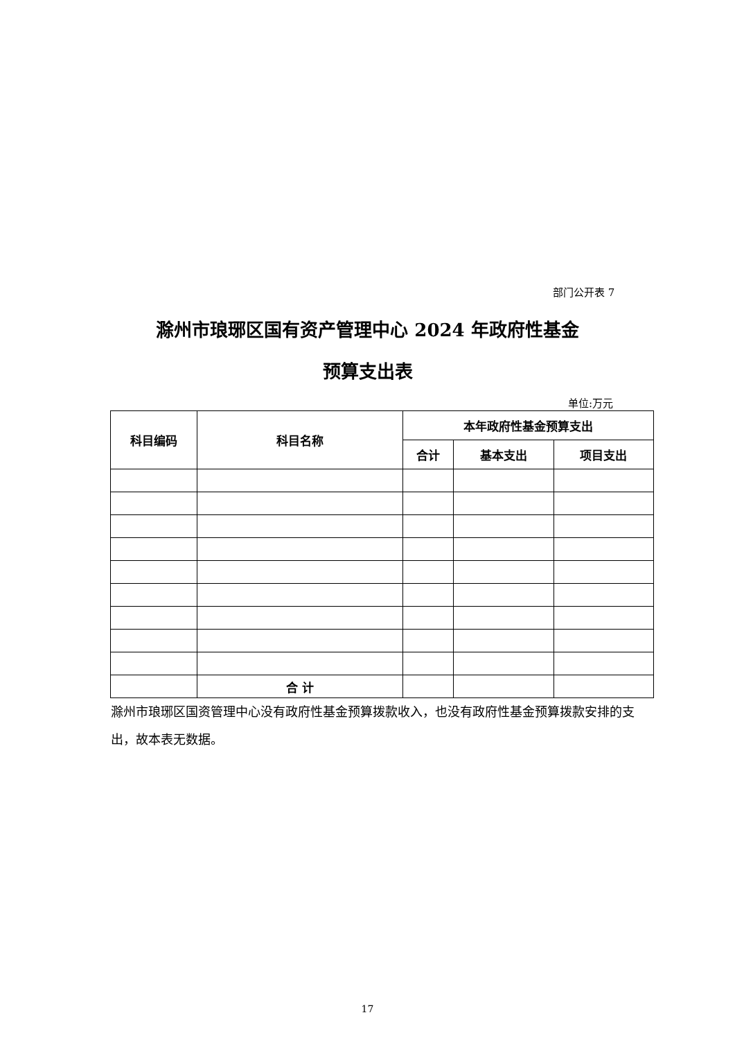部门公开表 7
滁州市琅琊区国有资产管理中心 2024 年政府性基金
预算支出表
单位:万元
| 科目编码 | 科目名称 | 本年政府性基金预算支出 | | |
| --- | --- | --- | --- | --- |
| | | 合计 | 基本支出 | 项目支出 |
| | 合 计 | | | |
滁州市琅琊区国资管理中心没有政府性基金预算拨款收入，也没有政府性基金预算拨款安排的支出，故本表无数据。
17